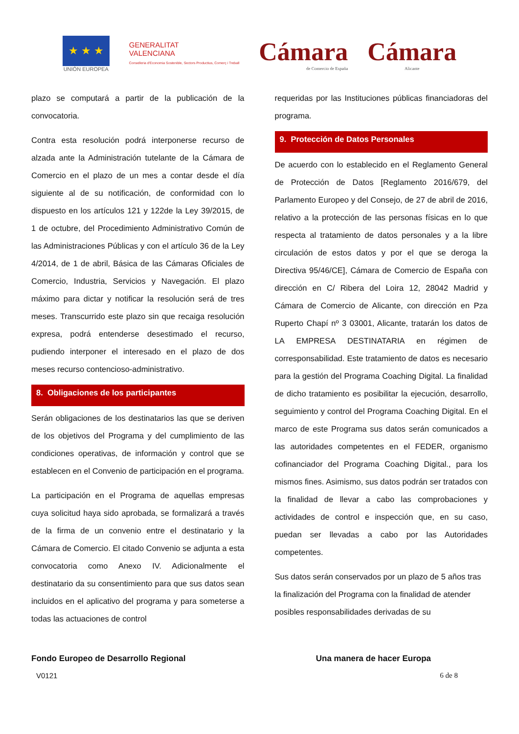★ ★ ★
UNIÓN EUROPEA
GENERALITAT
VALENCIANA
Conselleria d'Economia Sostenible, Sectors Productius, Comerç i Treball
Cámara
de Comercio de España
Cámara
Alicante
plazo se computará a partir de la publicación de la convocatoria.
Contra esta resolución podrá interponerse recurso de alzada ante la Administración tutelante de la Cámara de Comercio en el plazo de un mes a contar desde el día siguiente al de su notificación, de conformidad con lo dispuesto en los artículos 121 y 122de la Ley 39/2015, de 1 de octubre, del Procedimiento Administrativo Común de las Administraciones Públicas y con el artículo 36 de la Ley 4/2014, de 1 de abril, Básica de las Cámaras Oficiales de Comercio, Industria, Servicios y Navegación. El plazo máximo para dictar y notificar la resolución será de tres meses. Transcurrido este plazo sin que recaiga resolución expresa, podrá entenderse desestimado el recurso, pudiendo interponer el interesado en el plazo de dos meses recurso contencioso-administrativo.
8. Obligaciones de los participantes
Serán obligaciones de los destinatarios las que se deriven de los objetivos del Programa y del cumplimiento de las condiciones operativas, de información y control que se establecen en el Convenio de participación en el programa.
La participación en el Programa de aquellas empresas cuya solicitud haya sido aprobada, se formalizará a través de la firma de un convenio entre el destinatario y la Cámara de Comercio. El citado Convenio se adjunta a esta convocatoria como Anexo IV. Adicionalmente el destinatario da su consentimiento para que sus datos sean incluidos en el aplicativo del programa y para someterse a todas las actuaciones de control
requeridas por las Instituciones públicas financiadoras del programa.
9. Protección de Datos Personales
De acuerdo con lo establecido en el Reglamento General de Protección de Datos [Reglamento 2016/679, del Parlamento Europeo y del Consejo, de 27 de abril de 2016, relativo a la protección de las personas físicas en lo que respecta al tratamiento de datos personales y a la libre circulación de estos datos y por el que se deroga la Directiva 95/46/CE], Cámara de Comercio de España con dirección en C/ Ribera del Loira 12, 28042 Madrid y Cámara de Comercio de Alicante, con dirección en Pza Ruperto Chapí nº 3 03001, Alicante, tratarán los datos de LA EMPRESA DESTINATARIA en régimen de corresponsabilidad. Este tratamiento de datos es necesario para la gestión del Programa Coaching Digital. La finalidad de dicho tratamiento es posibilitar la ejecución, desarrollo, seguimiento y control del Programa Coaching Digital. En el marco de este Programa sus datos serán comunicados a las autoridades competentes en el FEDER, organismo cofinanciador del Programa Coaching Digital., para los mismos fines. Asimismo, sus datos podrán ser tratados con la finalidad de llevar a cabo las comprobaciones y actividades de control e inspección que, en su caso, puedan ser llevadas a cabo por las Autoridades competentes.
Sus datos serán conservados por un plazo de 5 años tras la finalización del Programa con la finalidad de atender posibles responsabilidades derivadas de su
Fondo Europeo de Desarrollo Regional Una manera de hacer Europa
V0121 6 de 8